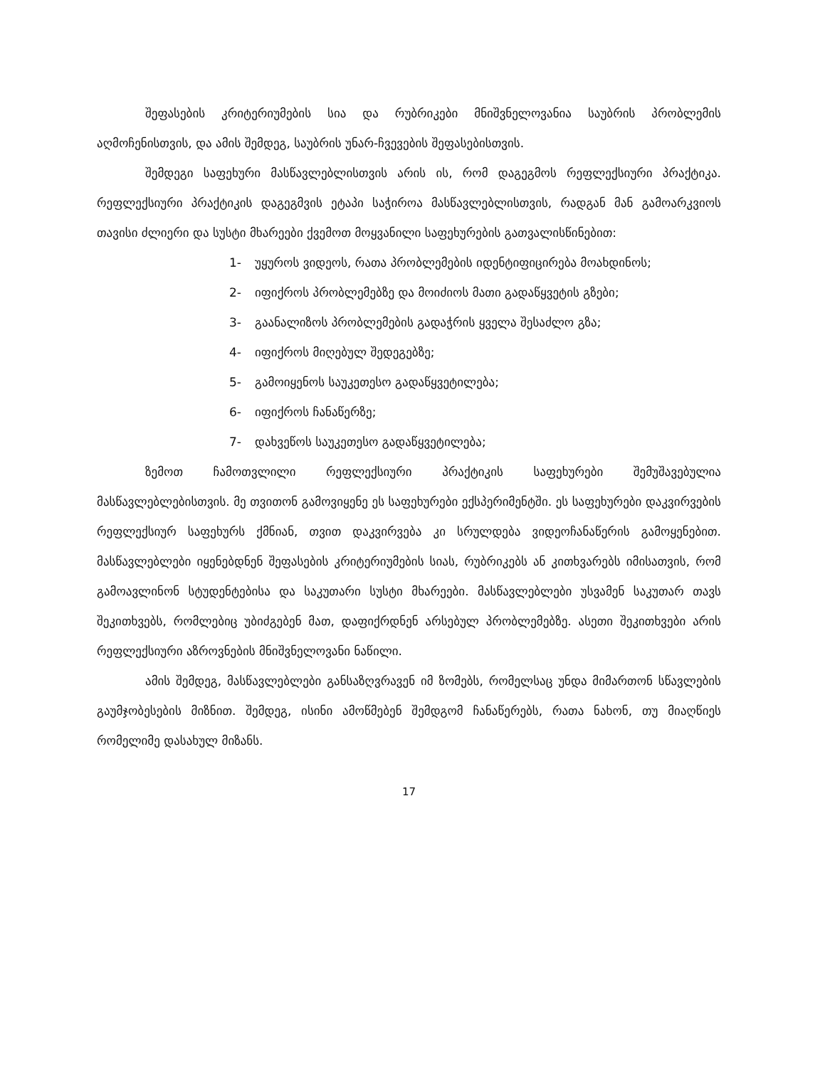შეფასების კრიტერიუმების სია და რუბრიკები მნიშვნელოვანია საუბრის პრობლემის აღმოჩენისთვის, და ამის შემდეგ, საუბრის უნარ-ჩვევების შეფასებისთვის.
შემდეგი საფეხური მასწავლებლისთვის არის ის, რომ დაგეგმოს რეფლექსიური პრაქტიკა. რეფლექსიური პრაქტიკის დაგეგმვის ეტაპი საჭიროა მასწავლებლისთვის, რადგან მან გამოარკვიოს თავისი ძლიერი და სუსტი მხარეები ქვემოთ მოყვანილი საფეხურების გათვალისწინებით:
1- უყუროს ვიდეოს, რათა პრობლემების იდენტიფიცირება მოახდინოს;
2- იფიქროს პრობლემებზე და მოიძიოს მათი გადაწყვეტის გზები;
3- გაანალიზოს პრობლემების გადაჭრის ყველა შესაძლო გზა;
4- იფიქროს მიღებულ შედეგებზე;
5- გამოიყენოს საუკეთესო გადაწყვეტილება;
6- იფიქროს ჩანაწერზე;
7- დახვეწოს საუკეთესო გადაწყვეტილება;
ზემოთ ჩამოთვლილი რეფლექსიური პრაქტიკის საფეხურები შემუშავებულია მასწავლებლებისთვის. მე თვითონ გამოვიყენე ეს საფეხურები ექსპერიმენტში. ეს საფეხურები დაკვირვების რეფლექსიურ საფეხურს ქმნიან, თვით დაკვირვება კი სრულდება ვიდეოჩანაწერის გამოყენებით. მასწავლებლები იყენებდნენ შეფასების კრიტერიუმების სიას, რუბრიკებს ან კითხვარებს იმისათვის, რომ გამოავლინონ სტუდენტებისა და საკუთარი სუსტი მხარეები. მასწავლებლები უსვამენ საკუთარ თავს შეკითხვებს, რომლებიც უბიძგებენ მათ, დაფიქრდნენ არსებულ პრობლემებზე. ასეთი შეკითხვები არის რეფლექსიური აზროვნების მნიშვნელოვანი ნაწილი.
ამის შემდეგ, მასწავლებლები განსაზღვრავენ იმ ზომებს, რომელსაც უნდა მიმართონ სწავლების გაუმჯობესების მიზნით. შემდეგ, ისინი ამოწმებენ შემდგომ ჩანაწერებს, რათა ნახონ, თუ მიაღწიეს რომელიმე დასახულ მიზანს.
17